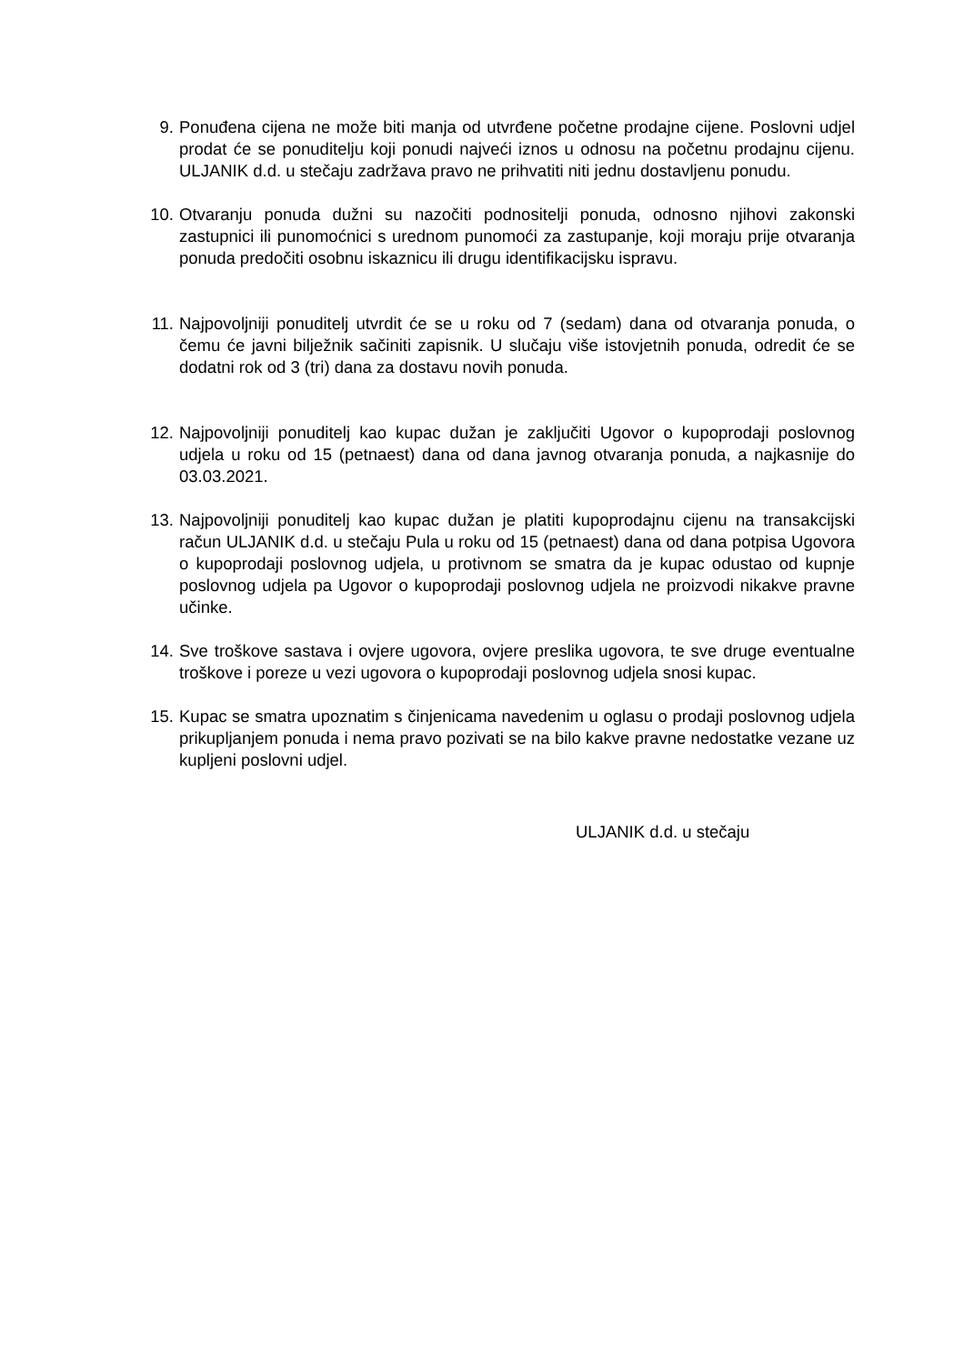9. Ponuđena cijena ne može biti manja od utvrđene početne prodajne cijene. Poslovni udjel prodat će se ponuditelju koji ponudi najveći iznos u odnosu na početnu prodajnu cijenu. ULJANIK d.d. u stečaju zadržava pravo ne prihvatiti niti jednu dostavljenu ponudu.
10. Otvaranju ponuda dužni su nazočiti podnositelji ponuda, odnosno njihovi zakonski zastupnici ili punomoćnici s urednom punomoći za zastupanje, koji moraju prije otvaranja ponuda predočiti osobnu iskaznicu ili drugu identifikacijsku ispravu.
11. Najpovoljniji ponuditelj utvrdit će se u roku od 7 (sedam) dana od otvaranja ponuda, o čemu će javni bilježnik sačiniti zapisnik. U slučaju više istovjetnih ponuda, odredit će se dodatni rok od 3 (tri) dana za dostavu novih ponuda.
12. Najpovoljniji ponuditelj kao kupac dužan je zaključiti Ugovor o kupoprodaji poslovnog udjela u roku od 15 (petnaest) dana od dana javnog otvaranja ponuda, a najkasnije do 03.03.2021.
13. Najpovoljniji ponuditelj kao kupac dužan je platiti kupoprodajnu cijenu na transakcijski račun ULJANIK d.d. u stečaju Pula u roku od 15 (petnaest) dana od dana potpisa Ugovora o kupoprodaji poslovnog udjela, u protivnom se smatra da je kupac odustao od kupnje poslovnog udjela pa Ugovor o kupoprodaji poslovnog udjela ne proizvodi nikakve pravne učinke.
14. Sve troškove sastava i ovjere ugovora, ovjere preslika ugovora, te sve druge eventualne troškove i poreze u vezi ugovora o kupoprodaji poslovnog udjela snosi kupac.
15. Kupac se smatra upoznatim s činjenicama navedenim u oglasu o prodaji poslovnog udjela prikupljanjem ponuda i nema pravo pozivati se na bilo kakve pravne nedostatke vezane uz kupljeni poslovni udjel.
ULJANIK d.d. u stečaju